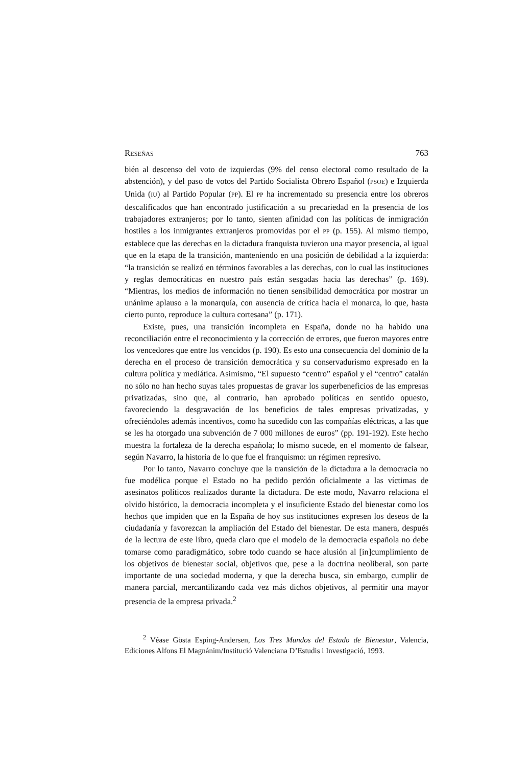RESEÑAS 763
bién al descenso del voto de izquierdas (9% del censo electoral como resultado de la abstención), y del paso de votos del Partido Socialista Obrero Español (PSOE) e Izquierda Unida (IU) al Partido Popular (PP). El PP ha incrementado su presencia entre los obreros descalificados que han encontrado justificación a su precariedad en la presencia de los trabajadores extranjeros; por lo tanto, sienten afinidad con las políticas de inmigración hostiles a los inmigrantes extranjeros promovidas por el PP (p. 155). Al mismo tiempo, establece que las derechas en la dictadura franquista tuvieron una mayor presencia, al igual que en la etapa de la transición, manteniendo en una posición de debilidad a la izquierda: “la transición se realizó en términos favorables a las derechas, con lo cual las instituciones y reglas democráticas en nuestro país están sesgadas hacia las derechas” (p. 169). “Mientras, los medios de información no tienen sensibilidad democrática por mostrar un unánime aplauso a la monarquía, con ausencia de crítica hacia el monarca, lo que, hasta cierto punto, reproduce la cultura cortesana” (p. 171).
Existe, pues, una transición incompleta en España, donde no ha habido una reconciliación entre el reconocimiento y la corrección de errores, que fueron mayores entre los vencedores que entre los vencidos (p. 190). Es esto una consecuencia del dominio de la derecha en el proceso de transición democrática y su conservadurismo expresado en la cultura política y mediática. Asimismo, “El supuesto “centro” español y el “centro” catalán no sólo no han hecho suyas tales propuestas de gravar los superbeneficios de las empresas privatizadas, sino que, al contrario, han aprobado políticas en sentido opuesto, favoreciendo la desgravación de los beneficios de tales empresas privatizadas, y ofreciéndoles además incentivos, como ha sucedido con las compañías eléctricas, a las que se les ha otorgado una subvención de 7 000 millones de euros” (pp. 191-192). Este hecho muestra la fortaleza de la derecha española; lo mismo sucede, en el momento de falsear, según Navarro, la historia de lo que fue el franquismo: un régimen represivo.
Por lo tanto, Navarro concluye que la transición de la dictadura a la democracia no fue modélica porque el Estado no ha pedido perdón oficialmente a las víctimas de asesinatos políticos realizados durante la dictadura. De este modo, Navarro relaciona el olvido histórico, la democracia incompleta y el insuficiente Estado del bienestar como los hechos que impiden que en la España de hoy sus instituciones expresen los deseos de la ciudadanía y favorezcan la ampliación del Estado del bienestar. De esta manera, después de la lectura de este libro, queda claro que el modelo de la democracia española no debe tomarse como paradigmático, sobre todo cuando se hace alusión al [in]cumplimiento de los objetivos de bienestar social, objetivos que, pese a la doctrina neoliberal, son parte importante de una sociedad moderna, y que la derecha busca, sin embargo, cumplir de manera parcial, mercantilizando cada vez más dichos objetivos, al permitir una mayor presencia de la empresa privada.<sup>2</sup>
<sup>2</sup> Véase Gösta Esping-Andersen, Los Tres Mundos del Estado de Bienestar, Valencia, Ediciones Alfons El Magnánim/Institució Valenciana D’Estudis i Investigació, 1993.